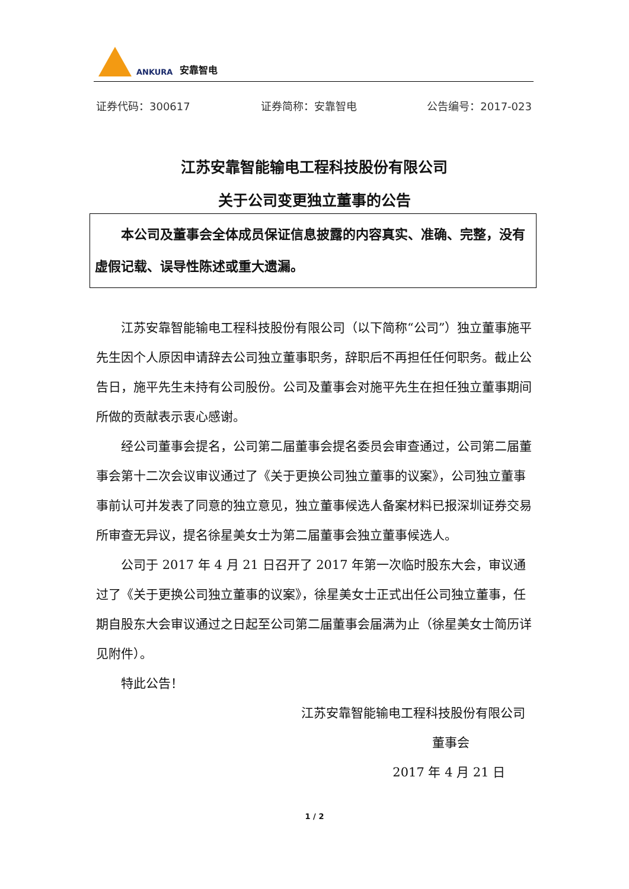ANKURA 安靠智电
证券代码：300617 证券简称：安靠智电 公告编号：2017-023
江苏安靠智能输电工程科技股份有限公司
关于公司变更独立董事的公告
本公司及董事会全体成员保证信息披露的内容真实、准确、完整，没有虚假记载、误导性陈述或重大遗漏。
江苏安靠智能输电工程科技股份有限公司（以下简称“公司”）独立董事施平先生因个人原因申请辞去公司独立董事职务，辞职后不再担任任何职务。截止公告日，施平先生未持有公司股份。公司及董事会对施平先生在担任独立董事期间所做的贡献表示衷心感谢。
经公司董事会提名，公司第二届董事会提名委员会审查通过，公司第二届董事会第十二次会议审议通过了《关于更换公司独立董事的议案》，公司独立董事事前认可并发表了同意的独立意见，独立董事候选人备案材料已报深圳证券交易所审查无异议，提名徐星美女士为第二届董事会独立董事候选人。
公司于 2017 年 4 月 21 日召开了 2017 年第一次临时股东大会，审议通过了《关于更换公司独立董事的议案》，徐星美女士正式出任公司独立董事，任期自股东大会审议通过之日起至公司第二届董事会届满为止（徐星美女士简历详见附件）。
特此公告！
江苏安靠智能输电工程科技股份有限公司
董事会
2017 年 4 月 21 日
1 / 2